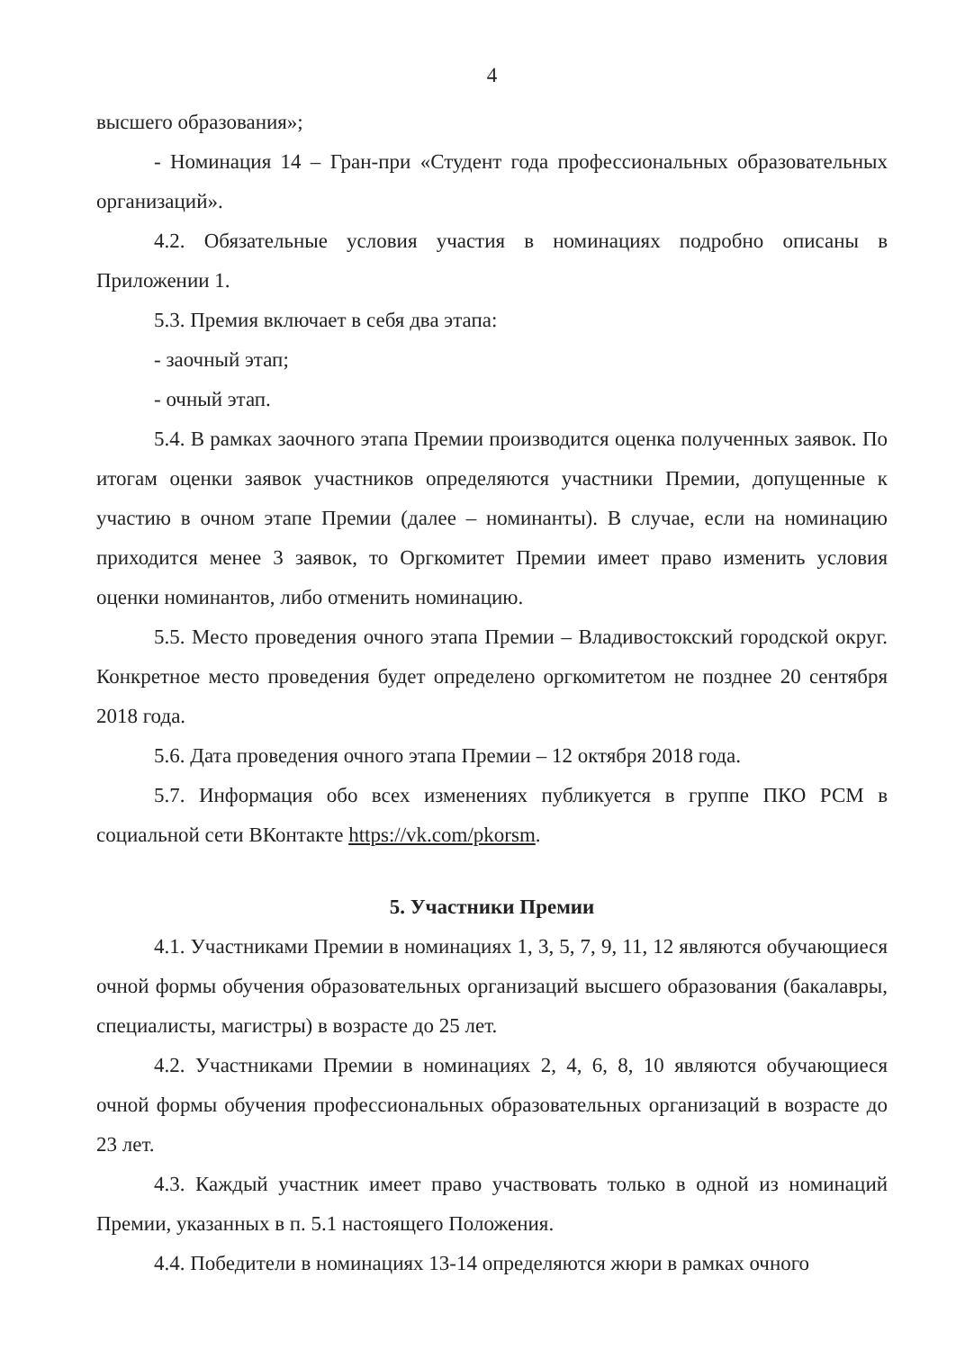4
высшего образования»;
- Номинация 14 – Гран-при «Студент года профессиональных образовательных организаций».
4.2. Обязательные условия участия в номинациях подробно описаны в Приложении 1.
5.3. Премия включает в себя два этапа:
- заочный этап;
- очный этап.
5.4. В рамках заочного этапа Премии производится оценка полученных заявок. По итогам оценки заявок участников определяются участники Премии, допущенные к участию в очном этапе Премии (далее – номинанты). В случае, если на номинацию приходится менее 3 заявок, то Оргкомитет Премии имеет право изменить условия оценки номинантов, либо отменить номинацию.
5.5. Место проведения очного этапа Премии – Владивостокский городской округ. Конкретное место проведения будет определено оргкомитетом не позднее 20 сентября 2018 года.
5.6. Дата проведения очного этапа Премии – 12 октября 2018 года.
5.7. Информация обо всех изменениях публикуется в группе ПКО РСМ в социальной сети ВКонтакте https://vk.com/pkorsm.
5. Участники Премии
4.1. Участниками Премии в номинациях 1, 3, 5, 7, 9, 11, 12 являются обучающиеся очной формы обучения образовательных организаций высшего образования (бакалавры, специалисты, магистры) в возрасте до 25 лет.
4.2. Участниками Премии в номинациях 2, 4, 6, 8, 10 являются обучающиеся очной формы обучения профессиональных образовательных организаций в возрасте до 23 лет.
4.3. Каждый участник имеет право участвовать только в одной из номинаций Премии, указанных в п. 5.1 настоящего Положения.
4.4. Победители в номинациях 13-14 определяются жюри в рамках очного